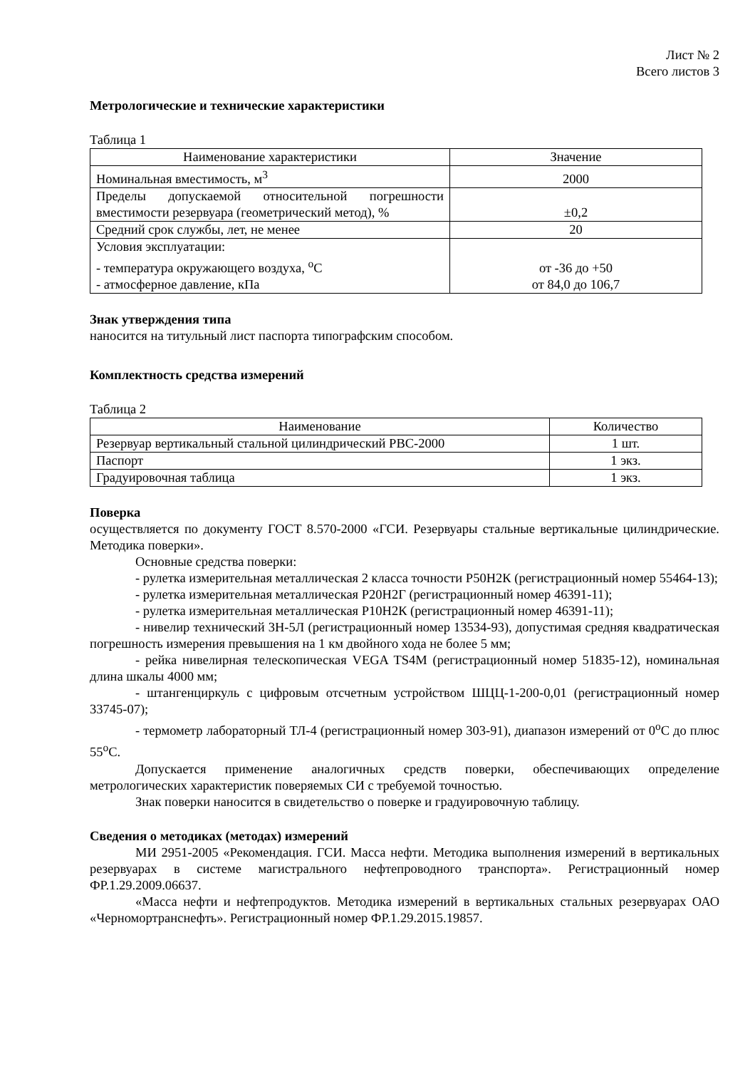Лист № 2
Всего листов 3
Метрологические и технические характеристики
Таблица 1
| Наименование характеристики | Значение |
| Номинальная вместимость, м<sup>3</sup> | 2000 |
| Пределы допускаемой относительной погрешности вместимости резервуара (геометрический метод), % | ±0,2 |
| Средний срок службы, лет, не менее | 20 |
| Условия эксплуатации: - температура окружающего воздуха, <sup>о</sup>С - атмосферное давление, кПа | от -36 до +50 от 84,0 до 106,7 |
Знак утверждения типа
наносится на титульный лист паспорта типографским способом.
Комплектность средства измерений
Таблица 2
| Наименование | Количество |
| Резервуар вертикальный стальной цилиндрический РВС-2000 | 1 шт. |
| Паспорт | 1 экз. |
| Градуировочная таблица | 1 экз. |
Поверка
осуществляется по документу ГОСТ 8.570-2000 «ГСИ. Резервуары стальные вертикальные цилиндрические. Методика поверки».
Основные средства поверки:
- рулетка измерительная металлическая 2 класса точности Р50Н2К (регистрационный номер 55464-13);
- рулетка измерительная металлическая Р20Н2Г (регистрационный номер 46391-11);
- рулетка измерительная металлическая Р10Н2К (регистрационный номер 46391-11);
- нивелир технический 3Н-5Л (регистрационный номер 13534-93), допустимая средняя квадратическая погрешность измерения превышения на 1 км двойного хода не более 5 мм;
- рейка нивелирная телескопическая VEGA TS4M (регистрационный номер 51835-12), номинальная длина шкалы 4000 мм;
- штангенциркуль с цифровым отсчетным устройством ШЦЦ-1-200-0,01 (регистрационный номер 33745-07);
- термометр лабораторный ТЛ-4 (регистрационный номер 303-91), диапазон измерений от 0<sup>о</sup>С до плюс 55<sup>о</sup>С.
Допускается применение аналогичных средств поверки, обеспечивающих определение метрологических характеристик поверяемых СИ с требуемой точностью.
Знак поверки наносится в свидетельство о поверке и градуировочную таблицу.
Сведения о методиках (методах) измерений
МИ 2951-2005 «Рекомендация. ГСИ. Масса нефти. Методика выполнения измерений в вертикальных резервуарах в системе магистрального нефтепроводного транспорта». Регистрационный номер ФР.1.29.2009.06637.
«Масса нефти и нефтепродуктов. Методика измерений в вертикальных стальных резервуарах ОАО «Черномортранснефть». Регистрационный номер ФР.1.29.2015.19857.